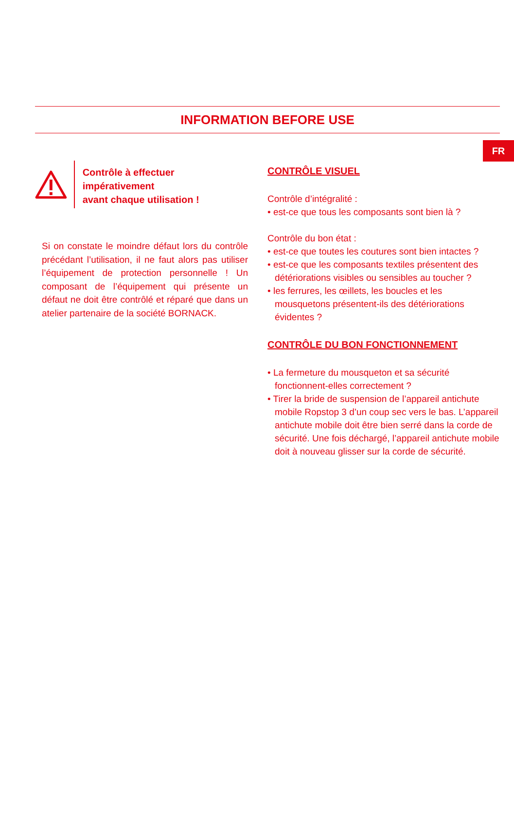FR
INFORMATION BEFORE USE
Contrôle à effectuer impérativement
avant chaque utilisation !
Si on constate le moindre défaut lors du contrôle précédant l’utilisation, il ne faut alors pas utiliser l’équipement de protection personnelle ! Un composant de l’équipement qui présente un défaut ne doit être contrôlé et réparé que dans un atelier partenaire de la société BORNACK.
CONTRÔLE VISUEL
Contrôle d’intégralité :
• est-ce que tous les composants sont bien là ?
Contrôle du bon état :
• est-ce que toutes les coutures sont bien intactes ?
• est-ce que les composants textiles présentent des détériorations visibles ou sensibles au toucher ?
• les ferrures, les œillets, les boucles et les mousquetons présentent-ils des détériorations évidentes ?
CONTRÔLE DU BON FONCTIONNEMENT
• La fermeture du mousqueton et sa sécurité fonctionnent-elles correctement ?
• Tirer la bride de suspension de l’appareil antichute mobile Ropstop 3 d’un coup sec vers le bas. L’appareil antichute mobile doit être bien serré dans la corde de sécurité. Une fois déchargé, l’appareil antichute mobile doit à nouveau glisser sur la corde de sécurité.